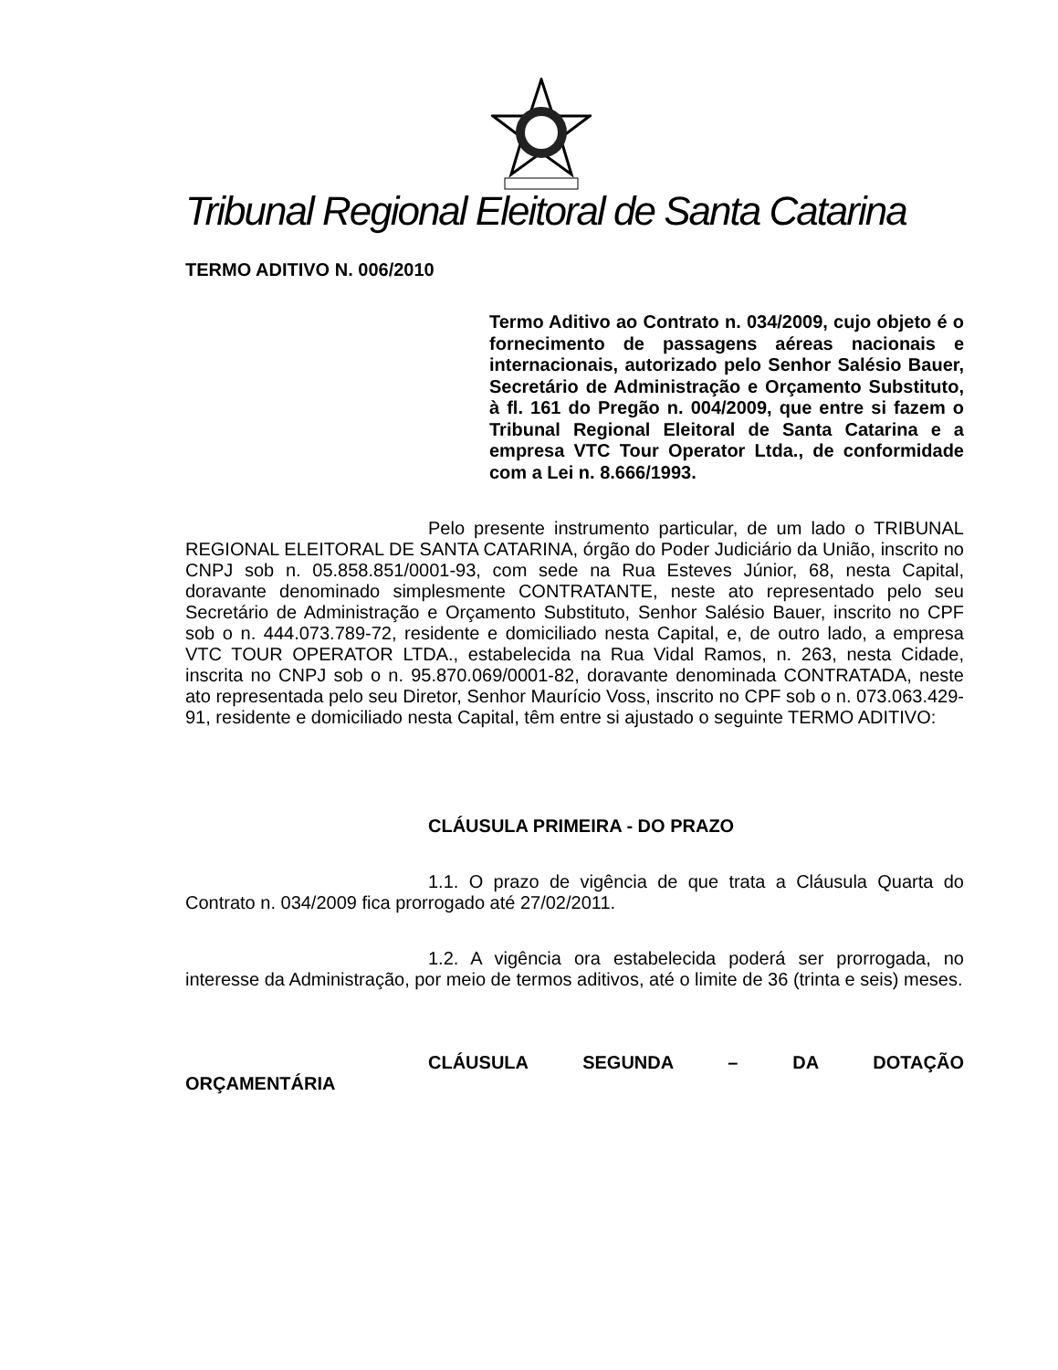Tribunal Regional Eleitoral de Santa Catarina
TERMO ADITIVO N. 006/2010
Termo Aditivo ao Contrato n. 034/2009, cujo objeto é o fornecimento de passagens aéreas nacionais e internacionais, autorizado pelo Senhor Salésio Bauer, Secretário de Administração e Orçamento Substituto, à fl. 161 do Pregão n. 004/2009, que entre si fazem o Tribunal Regional Eleitoral de Santa Catarina e a empresa VTC Tour Operator Ltda., de conformidade com a Lei n. 8.666/1993.
Pelo presente instrumento particular, de um lado o TRIBUNAL REGIONAL ELEITORAL DE SANTA CATARINA, órgão do Poder Judiciário da União, inscrito no CNPJ sob n. 05.858.851/0001-93, com sede na Rua Esteves Júnior, 68, nesta Capital, doravante denominado simplesmente CONTRATANTE, neste ato representado pelo seu Secretário de Administração e Orçamento Substituto, Senhor Salésio Bauer, inscrito no CPF sob o n. 444.073.789-72, residente e domiciliado nesta Capital, e, de outro lado, a empresa VTC TOUR OPERATOR LTDA., estabelecida na Rua Vidal Ramos, n. 263, nesta Cidade, inscrita no CNPJ sob o n. 95.870.069/0001-82, doravante denominada CONTRATADA, neste ato representada pelo seu Diretor, Senhor Maurício Voss, inscrito no CPF sob o n. 073.063.429-91, residente e domiciliado nesta Capital, têm entre si ajustado o seguinte TERMO ADITIVO:
CLÁUSULA PRIMEIRA - DO PRAZO
1.1. O prazo de vigência de que trata a Cláusula Quarta do Contrato n. 034/2009 fica prorrogado até 27/02/2011.
1.2. A vigência ora estabelecida poderá ser prorrogada, no interesse da Administração, por meio de termos aditivos, até o limite de 36 (trinta e seis) meses.
CLÁUSULA SEGUNDA – DA DOTAÇÃO ORÇAMENTÁRIA